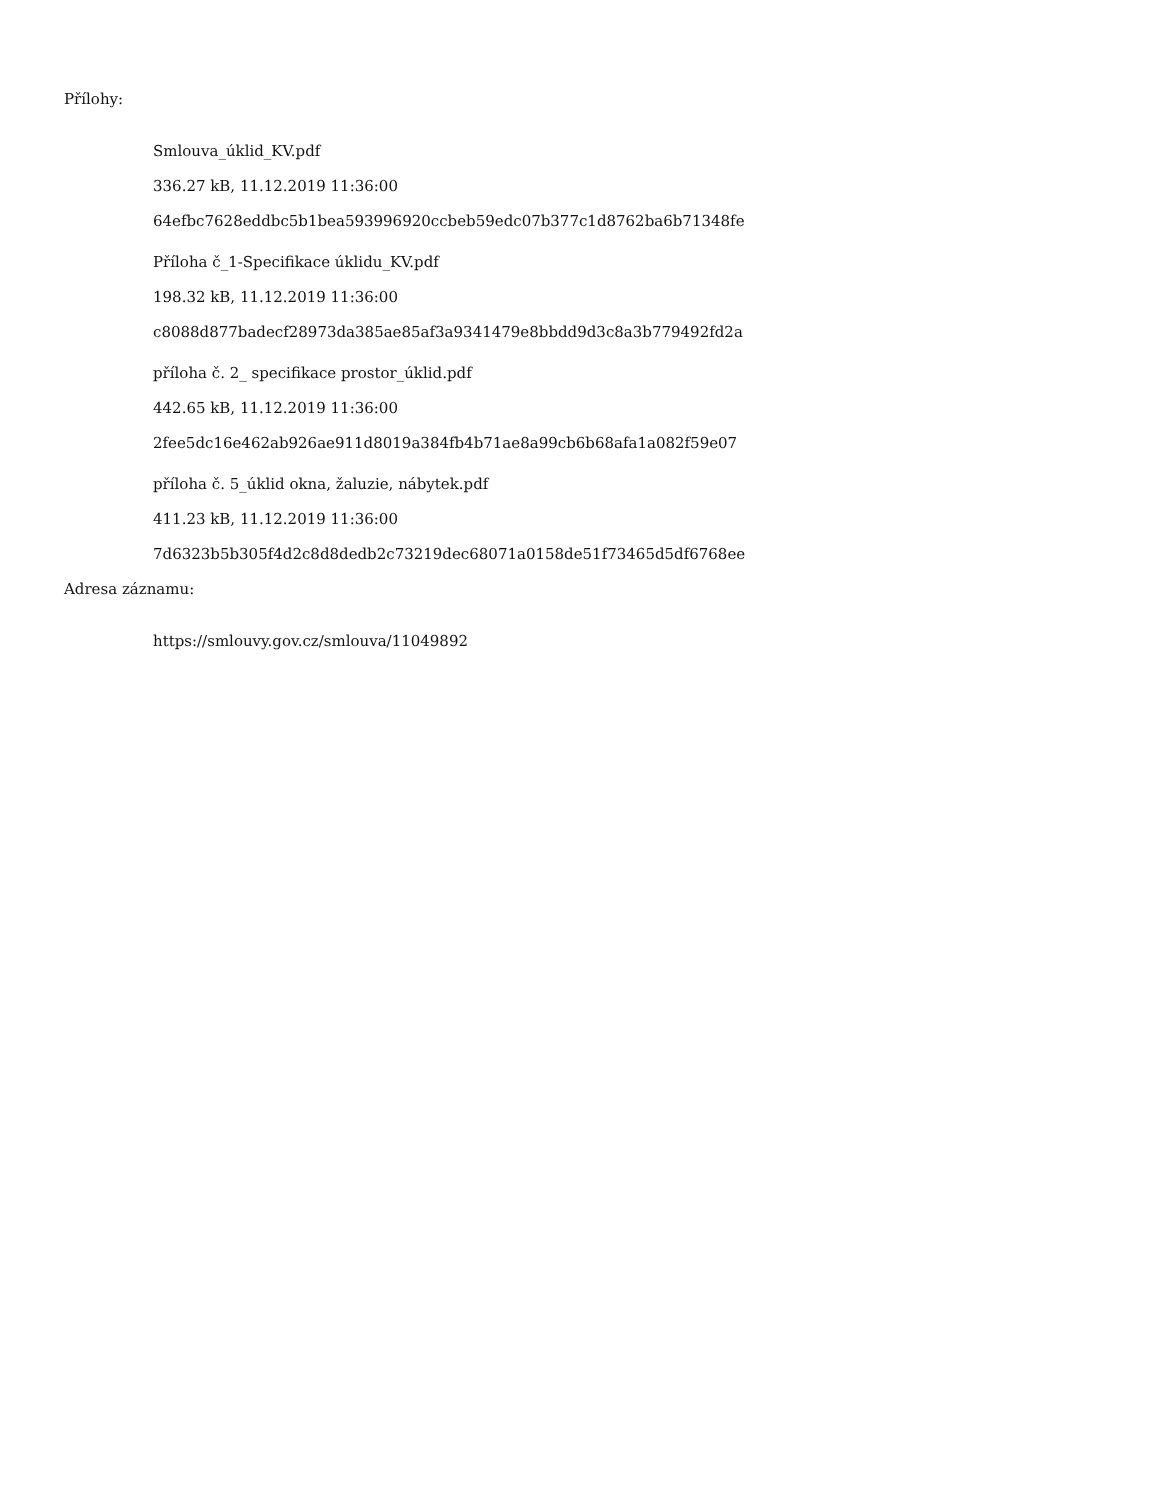Přílohy:
Smlouva_úklid_KV.pdf
336.27 kB, 11.12.2019 11:36:00
64efbc7628eddbc5b1bea593996920ccbeb59edc07b377c1d8762ba6b71348fe
Příloha č_1-Specifikace úklidu_KV.pdf
198.32 kB, 11.12.2019 11:36:00
c8088d877badecf28973da385ae85af3a9341479e8bbdd9d3c8a3b779492fd2a
příloha č. 2_ specifikace prostor_úklid.pdf
442.65 kB, 11.12.2019 11:36:00
2fee5dc16e462ab926ae911d8019a384fb4b71ae8a99cb6b68afa1a082f59e07
příloha č. 5_úklid okna, žaluzie, nábytek.pdf
411.23 kB, 11.12.2019 11:36:00
7d6323b5b305f4d2c8d8dedb2c73219dec68071a0158de51f73465d5df6768ee
Adresa záznamu:
https://smlouvy.gov.cz/smlouva/11049892